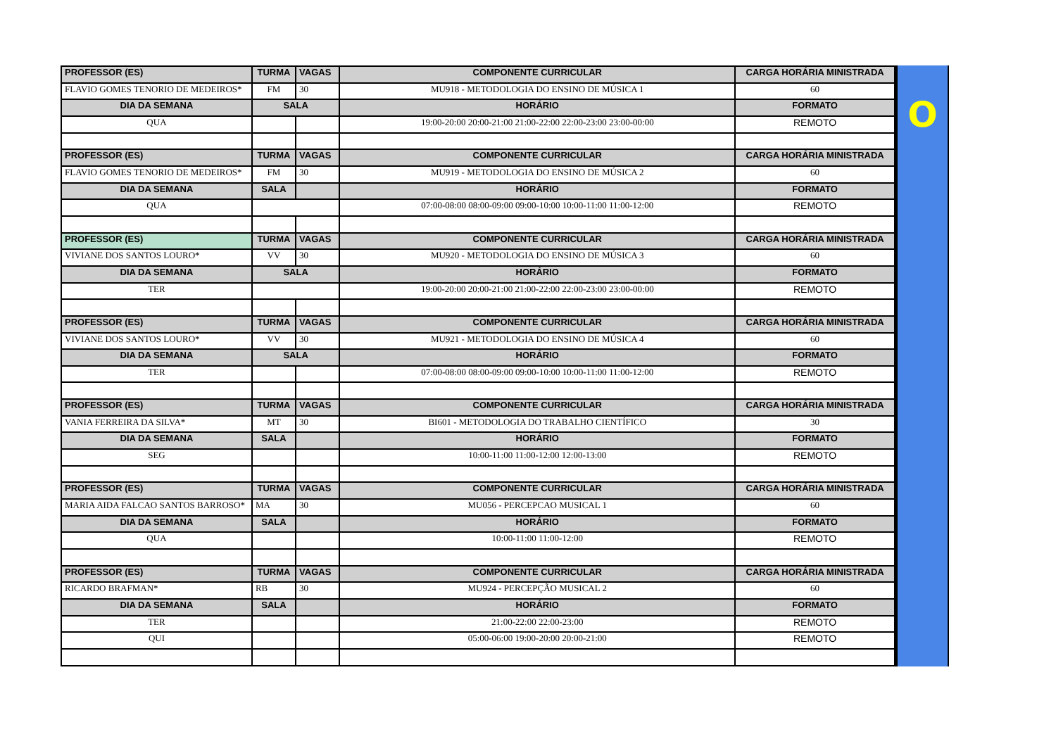| PROFESSOR (ES) | TURMA | VAGAS | COMPONENTE CURRICULAR | CARGA HORÁRIA MINISTRADA |
| --- | --- | --- | --- | --- |
| FLAVIO GOMES TENORIO DE MEDEIROS* | FM | 30 | MU918 - METODOLOGIA DO ENSINO DE MÚSICA 1 | 60 |
| DIA DA SEMANA | SALA | | HORÁRIO | FORMATO |
| QUA | | | 19:00-20:00 20:00-21:00 21:00-22:00 22:00-23:00 23:00-00:00 | REMOTO |
| PROFESSOR (ES) | TURMA | VAGAS | COMPONENTE CURRICULAR | CARGA HORÁRIA MINISTRADA |
| FLAVIO GOMES TENORIO DE MEDEIROS* | FM | 30 | MU919 - METODOLOGIA DO ENSINO DE MÚSICA 2 | 60 |
| DIA DA SEMANA | SALA | | HORÁRIO | FORMATO |
| QUA | | | 07:00-08:00 08:00-09:00 09:00-10:00 10:00-11:00 11:00-12:00 | REMOTO |
| PROFESSOR (ES) | TURMA | VAGAS | COMPONENTE CURRICULAR | CARGA HORÁRIA MINISTRADA |
| VIVIANE DOS SANTOS LOURO* | VV | 30 | MU920 - METODOLOGIA DO ENSINO DE MÚSICA 3 | 60 |
| DIA DA SEMANA | SALA | | HORÁRIO | FORMATO |
| TER | | | 19:00-20:00 20:00-21:00 21:00-22:00 22:00-23:00 23:00-00:00 | REMOTO |
| PROFESSOR (ES) | TURMA | VAGAS | COMPONENTE CURRICULAR | CARGA HORÁRIA MINISTRADA |
| VIVIANE DOS SANTOS LOURO* | VV | 30 | MU921 - METODOLOGIA DO ENSINO DE MÚSICA 4 | 60 |
| DIA DA SEMANA | SALA | | HORÁRIO | FORMATO |
| TER | | | 07:00-08:00 08:00-09:00 09:00-10:00 10:00-11:00 11:00-12:00 | REMOTO |
| PROFESSOR (ES) | TURMA | VAGAS | COMPONENTE CURRICULAR | CARGA HORÁRIA MINISTRADA |
| VANIA FERREIRA DA SILVA* | MT | 30 | BI601 - METODOLOGIA DO TRABALHO CIENTÍFICO | 30 |
| DIA DA SEMANA | SALA | | HORÁRIO | FORMATO |
| SEG | | | 10:00-11:00 11:00-12:00 12:00-13:00 | REMOTO |
| PROFESSOR (ES) | TURMA | VAGAS | COMPONENTE CURRICULAR | CARGA HORÁRIA MINISTRADA |
| MARIA AIDA FALCAO SANTOS BARROSO* | MA | 30 | MU056 - PERCEPCAO MUSICAL 1 | 60 |
| DIA DA SEMANA | SALA | | HORÁRIO | FORMATO |
| QUA | | | 10:00-11:00 11:00-12:00 | REMOTO |
| PROFESSOR (ES) | TURMA | VAGAS | COMPONENTE CURRICULAR | CARGA HORÁRIA MINISTRADA |
| RICARDO BRAFMAN* | RB | 30 | MU924 - PERCEPÇÃO MUSICAL 2 | 60 |
| DIA DA SEMANA | SALA | | HORÁRIO | FORMATO |
| TER | | | 21:00-22:00 22:00-23:00 | REMOTO |
| QUI | | | 05:00-06:00 19:00-20:00 20:00-21:00 | REMOTO |
O